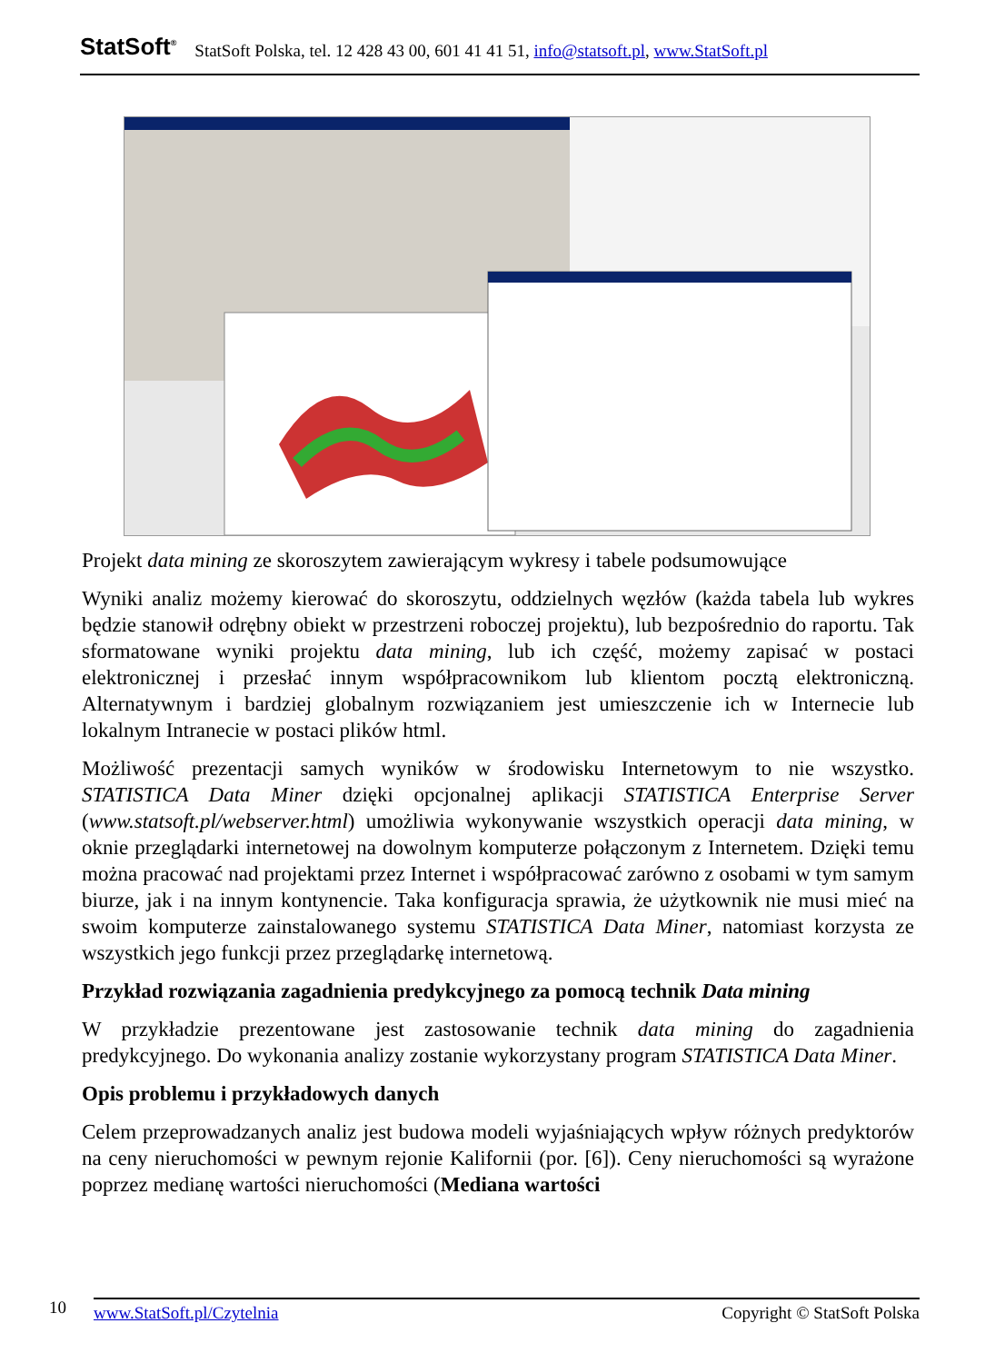StatSoft<sup>®</sup> StatSoft Polska, tel. 12 428 43 00, 601 41 41 51, info@statsoft.pl, www.StatSoft.pl
Projekt data mining ze skoroszytem zawierającym wykresy i tabele podsumowujące
Wyniki analiz możemy kierować do skoroszytu, oddzielnych węzłów (każda tabela lub wykres będzie stanowił odrębny obiekt w przestrzeni roboczej projektu), lub bezpośrednio do raportu. Tak sformatowane wyniki projektu data mining, lub ich część, możemy zapisać w postaci elektronicznej i przesłać innym współpracownikom lub klientom pocztą elektroniczną. Alternatywnym i bardziej globalnym rozwiązaniem jest umieszczenie ich w Internecie lub lokalnym Intranecie w postaci plików html.
Możliwość prezentacji samych wyników w środowisku Internetowym to nie wszystko. STATISTICA Data Miner dzięki opcjonalnej aplikacji STATISTICA Enterprise Server (www.statsoft.pl/webserver.html) umożliwia wykonywanie wszystkich operacji data mining, w oknie przeglądarki internetowej na dowolnym komputerze połączonym z Internetem. Dzięki temu można pracować nad projektami przez Internet i współpracować zarówno z osobami w tym samym biurze, jak i na innym kontynencie. Taka konfiguracja sprawia, że użytkownik nie musi mieć na swoim komputerze zainstalowanego systemu STATISTICA Data Miner, natomiast korzysta ze wszystkich jego funkcji przez przeglądarkę internetową.
Przykład rozwiązania zagadnienia predykcyjnego za pomocą technik Data mining
W przykładzie prezentowane jest zastosowanie technik data mining do zagadnienia predykcyjnego. Do wykonania analizy zostanie wykorzystany program STATISTICA Data Miner.
Opis problemu i przykładowych danych
Celem przeprowadzanych analiz jest budowa modeli wyjaśniających wpływ różnych predyktorów na ceny nieruchomości w pewnym rejonie Kalifornii (por. [6]). Ceny nieruchomości są wyrażone poprzez medianę wartości nieruchomości (Mediana wartości
10
www.StatSoft.pl/Czytelnia Copyright © StatSoft Polska